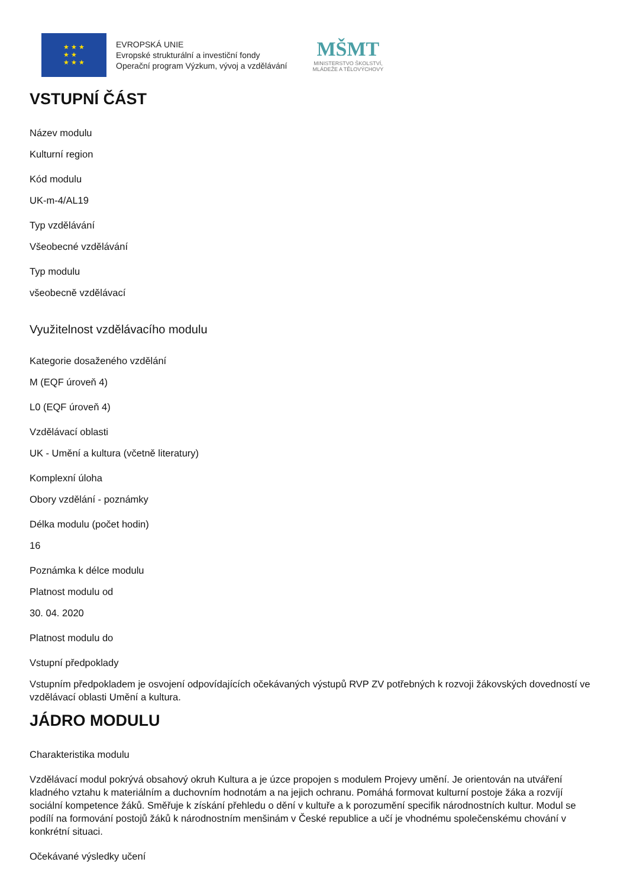★ ★ ★
★ ★
★ ★ ★
EVROPSKÁ UNIE
Evropské strukturální a investiční fondy
Operační program Výzkum, vývoj a vzdělávání
MŠMT
MINISTERSTVO ŠKOLSTVÍ,
MLÁDEŽE A TĚLOVÝCHOVY
VSTUPNÍ ČÁST
Název modulu
Kulturní region
Kód modulu
UK-m-4/AL19
Typ vzdělávání
Všeobecné vzdělávání
Typ modulu
všeobecně vzdělávací
Využitelnost vzdělávacího modulu
Kategorie dosaženého vzdělání
M (EQF úroveň 4)
L0 (EQF úroveň 4)
Vzdělávací oblasti
UK - Umění a kultura (včetně literatury)
Komplexní úloha
Obory vzdělání - poznámky
Délka modulu (počet hodin)
16
Poznámka k délce modulu
Platnost modulu od
30. 04. 2020
Platnost modulu do
Vstupní předpoklady
Vstupním předpokladem je osvojení odpovídajících očekávaných výstupů RVP ZV potřebných k rozvoji žákovských dovedností ve vzdělávací oblasti Umění a kultura.
JÁDRO MODULU
Charakteristika modulu
Vzdělávací modul pokrývá obsahový okruh Kultura a je úzce propojen s modulem Projevy umění. Je orientován na utváření kladného vztahu k materiálním a duchovním hodnotám a na jejich ochranu. Pomáhá formovat kulturní postoje žáka a rozvíjí sociální kompetence žáků. Směřuje k získání přehledu o dění v kultuře a k porozumění specifik národnostních kultur. Modul se podílí na formování postojů žáků k národnostním menšinám v České republice a učí je vhodnému společenskému chování v konkrétní situaci.
Očekávané výsledky učení